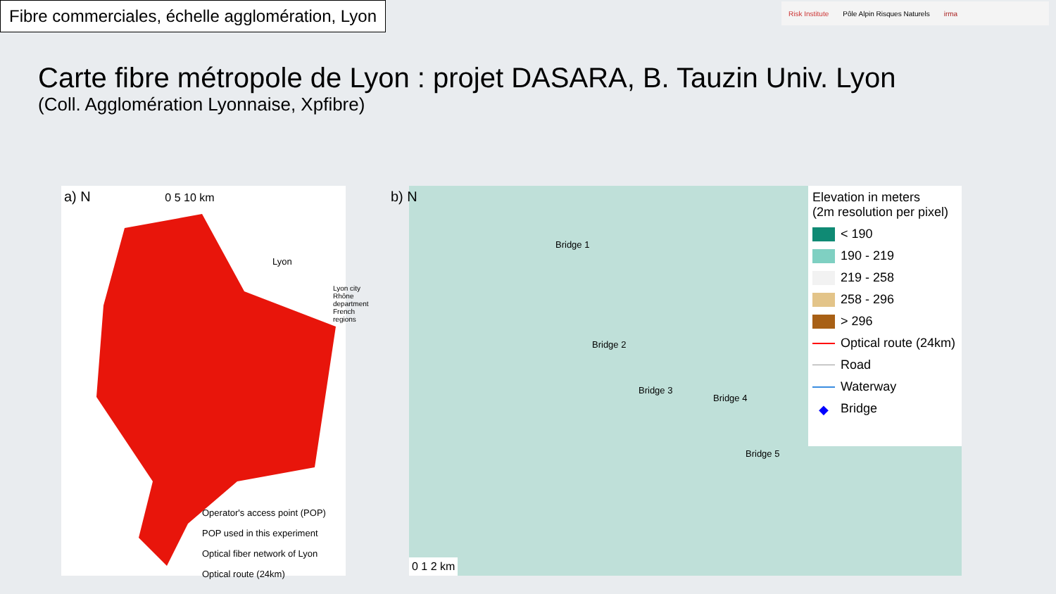Fibre commerciales, échelle agglomération, Lyon
Risk Institute Pôle Alpin Risques Naturels irma
Carte fibre métropole de Lyon : projet DASARA, B. Tauzin Univ. Lyon
(Coll. Agglomération Lyonnaise, Xpfibre)
a) N 0 5 10 km
Lyon
Lyon city
Rhône department
French regions
Operator's access point (POP)
POP used in this experiment
Optical fiber network of Lyon
Optical route (24km)
b) N
Bridge 1
Bridge 2
Bridge 3
Bridge 4
Bridge 5
0 1 2 km
Elevation in meters
(2m resolution per pixel)
< 190
190 - 219
219 - 258
258 - 296
> 296
Optical route (24km)
Road
Waterway
◆ Bridge